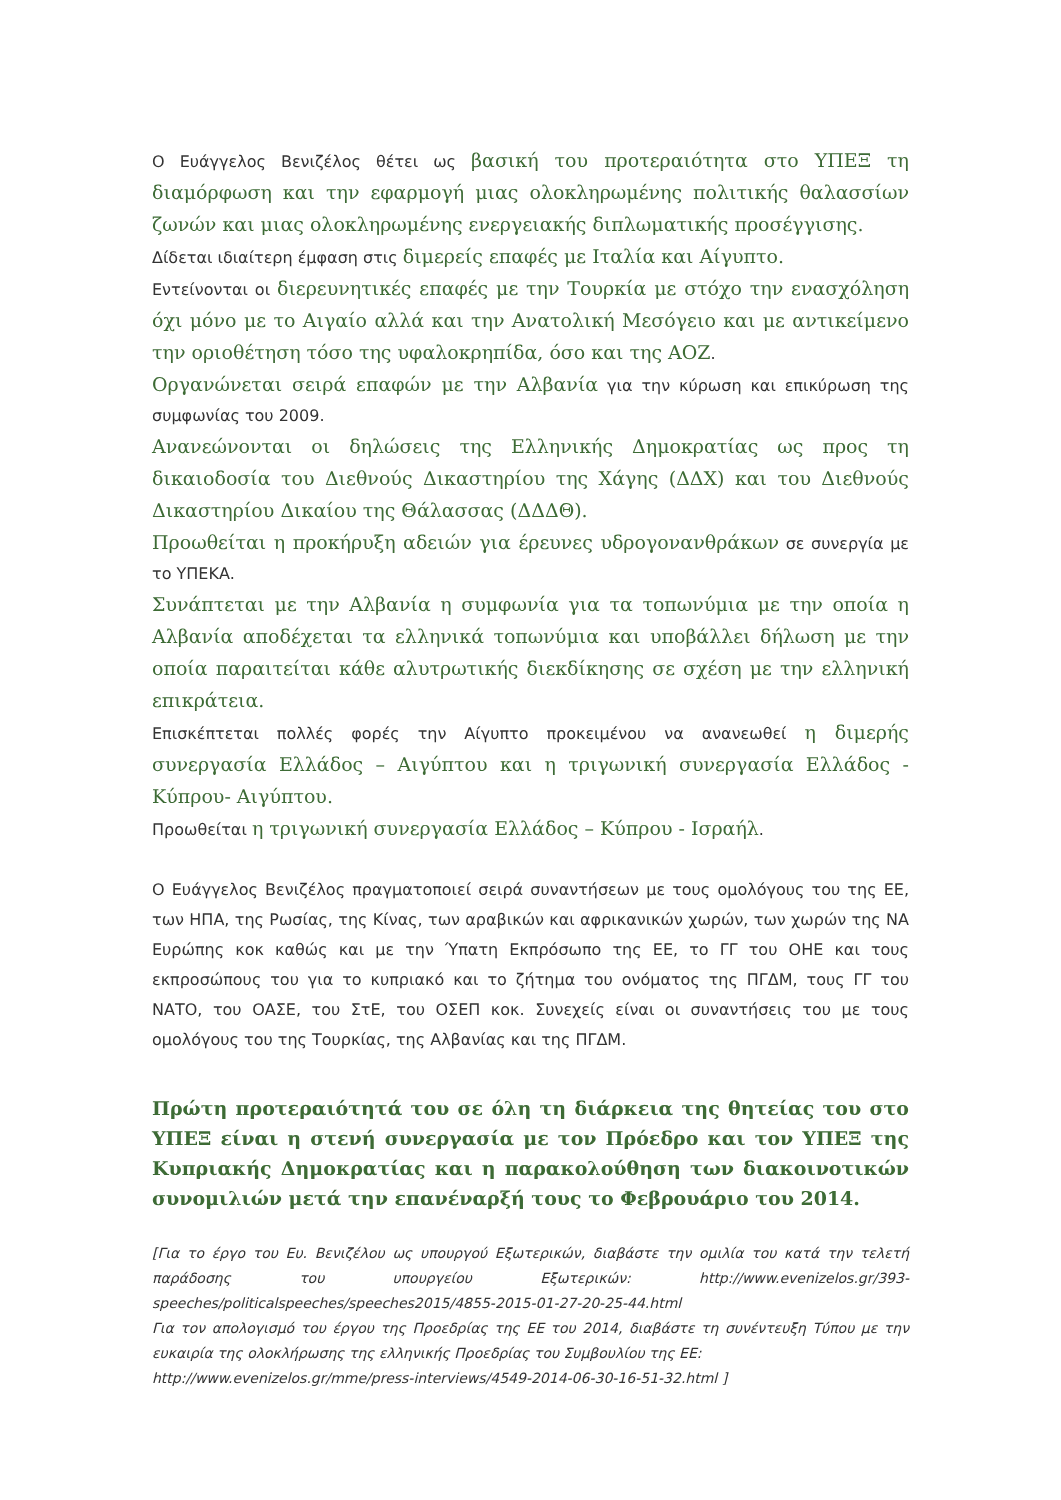Ο Ευάγγελος Βενιζέλος θέτει ως βασική του προτεραιότητα στο ΥΠΕΞ τη διαμόρφωση και την εφαρμογή μιας ολοκληρωμένης πολιτικής θαλασσίων ζωνών και μιας ολοκληρωμένης ενεργειακής διπλωματικής προσέγγισης.
Δίδεται ιδιαίτερη έμφαση στις διμερείς επαφές με Ιταλία και Αίγυπτο.
Εντείνονται οι διερευνητικές επαφές με την Τουρκία με στόχο την ενασχόληση όχι μόνο με το Αιγαίο αλλά και την Ανατολική Μεσόγειο και με αντικείμενο την οριοθέτηση τόσο της υφαλοκρηπίδα, όσο και της ΑΟΖ.
Οργανώνεται σειρά επαφών με την Αλβανία για την κύρωση και επικύρωση της συμφωνίας του 2009.
Ανανεώνονται οι δηλώσεις της Ελληνικής Δημοκρατίας ως προς τη δικαιοδοσία του Διεθνούς Δικαστηρίου της Χάγης (ΔΔΧ) και του Διεθνούς Δικαστηρίου Δικαίου της Θάλασσας (ΔΔΔΘ).
Προωθείται η προκήρυξη αδειών για έρευνες υδρογονανθράκων σε συνεργία με το ΥΠΕΚΑ.
Συνάπτεται με την Αλβανία η συμφωνία για τα τοπωνύμια με την οποία η Αλβανία αποδέχεται τα ελληνικά τοπωνύμια και υποβάλλει δήλωση με την οποία παραιτείται κάθε αλυτρωτικής διεκδίκησης σε σχέση με την ελληνική επικράτεια.
Επισκέπτεται πολλές φορές την Αίγυπτο προκειμένου να ανανεωθεί η διμερής συνεργασία Ελλάδος – Αιγύπτου και η τριγωνική συνεργασία Ελλάδος - Κύπρου- Αιγύπτου.
Προωθείται η τριγωνική συνεργασία Ελλάδος – Κύπρου - Ισραήλ.
Ο Ευάγγελος Βενιζέλος πραγματοποιεί σειρά συναντήσεων με τους ομολόγους του της ΕΕ, των ΗΠΑ, της Ρωσίας, της Κίνας, των αραβικών και αφρικανικών χωρών, των χωρών της ΝΑ Ευρώπης κοκ καθώς και με την Ύπατη Εκπρόσωπο της ΕΕ, το ΓΓ του ΟΗΕ και τους εκπροσώπους του για το κυπριακό και το ζήτημα του ονόματος της ΠΓΔΜ, τους ΓΓ του ΝΑΤΟ, του ΟΑΣΕ, του ΣτΕ, του ΟΣΕΠ κοκ. Συνεχείς είναι οι συναντήσεις του με τους ομολόγους του της Τουρκίας, της Αλβανίας και της ΠΓΔΜ.
Πρώτη προτεραιότητά του σε όλη τη διάρκεια της θητείας του στο ΥΠΕΞ είναι η στενή συνεργασία με τον Πρόεδρο και τον ΥΠΕΞ της Κυπριακής Δημοκρατίας και η παρακολούθηση των διακοινοτικών συνομιλιών μετά την επανέναρξή τους το Φεβρουάριο του 2014.
[Για το έργο του Ευ. Βενιζέλου ως υπουργού Εξωτερικών, διαβάστε την ομιλία του κατά την τελετή παράδοσης του υπουργείου Εξωτερικών: http://www.evenizelos.gr/393-speeches/politicalspeeches/speeches2015/4855-2015-01-27-20-25-44.html
Για τον απολογισμό του έργου της Προεδρίας της ΕΕ του 2014, διαβάστε τη συνέντευξη Τύπου με την ευκαιρία της ολοκλήρωσης της ελληνικής Προεδρίας του Συμβουλίου της ΕΕ:
http://www.evenizelos.gr/mme/press-interviews/4549-2014-06-30-16-51-32.html ]